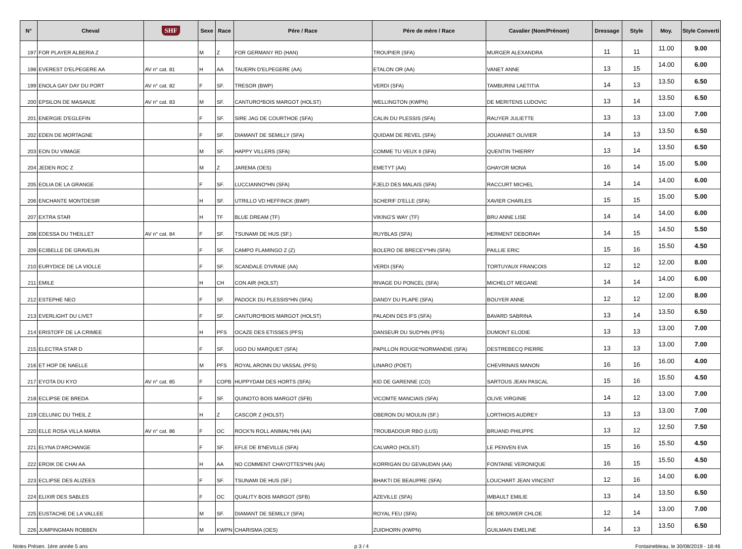| N° | Cheval | SHF | Sexe | Race | Pére / Race | Pére de mère / Race | Cavalier (Nom/Prénom) | Dressage | Style | Moy. | Style Converti |
| --- | --- | --- | --- | --- | --- | --- | --- | --- | --- | --- | --- |
| 197 | FOR PLAYER ALBERIA Z | | M | Z | FOR GERMANY RD (HAN) | TROUPIER (SFA) | MURGER ALEXANDRA | 11 | 11 | 11.00 | 9.00 |
| 198 | EVEREST D'ELPEGERE AA | AV n° cat. 81 | H | AA | TAUERN D'ELPEGERE (AA) | ETALON OR (AA) | VANET ANNE | 13 | 15 | 14.00 | 6.00 |
| 199 | ENOLA GAY DAY DU PORT | AV n° cat. 82 | F | SF. | TRESOR (BWP) | VERDI (SFA) | TAMBURINI LAETITIA | 14 | 13 | 13.50 | 6.50 |
| 200 | EPSILON DE MASANJE | AV n° cat. 83 | M | SF. | CANTURO*BOIS MARGOT (HOLST) | WELLINGTON (KWPN) | DE MERITENS LUDOVIC | 13 | 14 | 13.50 | 6.50 |
| 201 | ENERGIE D'EGLEFIN | | F | SF. | SIRE JAG DE COURTHOE (SFA) | CALIN DU PLESSIS (SFA) | RAUYER JULIETTE | 13 | 13 | 13.00 | 7.00 |
| 202 | EDEN DE MORTAGNE | | F | SF. | DIAMANT DE SEMILLY (SFA) | QUIDAM DE REVEL (SFA) | JOUANNET OLIVIER | 14 | 13 | 13.50 | 6.50 |
| 203 | EON DU VIMAGE | | M | SF. | HAPPY VILLERS (SFA) | COMME TU VEUX II (SFA) | QUENTIN THIERRY | 13 | 14 | 13.50 | 6.50 |
| 204 | JEDEN ROC Z | | M | Z | JAREMA (OES) | EMETYT (AA) | GHAYOR MONA | 16 | 14 | 15.00 | 5.00 |
| 205 | EOLIA DE LA GRANGE | | F | SF. | LUCCIANNO*HN (SFA) | FJELD DES MALAIS (SFA) | RACCURT MICHEL | 14 | 14 | 14.00 | 6.00 |
| 206 | ENCHANTE MONTDESIR | | H | SF. | UTRILLO VD HEFFINCK (BWP) | SCHERIF D'ELLE (SFA) | XAVIER CHARLES | 15 | 15 | 15.00 | 5.00 |
| 207 | EXTRA STAR | | H | TF | BLUE DREAM (TF) | VIKING'S WAY (TF) | BRU ANNE LISE | 14 | 14 | 14.00 | 6.00 |
| 208 | EDESSA DU THEILLET | AV n° cat. 84 | F | SF. | TSUNAMI DE HUS (SF.) | RUYBLAS (SFA) | HERMENT DEBORAH | 14 | 15 | 14.50 | 5.50 |
| 209 | ECIBELLE DE GRAVELIN | | F | SF. | CAMPO FLAMINGO Z (Z) | BOLERO DE BRECEY*HN (SFA) | PAILLIE ERIC | 15 | 16 | 15.50 | 4.50 |
| 210 | EURYDICE DE LA VIOLLE | | F | SF. | SCANDALE D'IVRAIE (AA) | VERDI (SFA) | TORTUYAUX FRANCOIS | 12 | 12 | 12.00 | 8.00 |
| 211 | EMILE | | H | CH | CON AIR (HOLST) | RIVAGE DU PONCEL (SFA) | MICHELOT MEGANE | 14 | 14 | 14.00 | 6.00 |
| 212 | ESTEPHE NEO | | F | SF. | PADOCK DU PLESSIS*HN (SFA) | DANDY DU PLAPE (SFA) | BOUYER ANNE | 12 | 12 | 12.00 | 8.00 |
| 213 | EVERLIGHT DU LIVET | | F | SF. | CANTURO*BOIS MARGOT (HOLST) | PALADIN DES IFS (SFA) | BAVARD SABRINA | 13 | 14 | 13.50 | 6.50 |
| 214 | ERISTOFF DE LA CRIMEE | | H | PFS | OCAZE DES ETISSES (PFS) | DANSEUR DU SUD*HN (PFS) | DUMONT ELODIE | 13 | 13 | 13.00 | 7.00 |
| 215 | ELECTRA STAR D | | F | SF. | UGO DU MARQUET (SFA) | PAPILLON ROUGE*NORMANDIE (SFA) | DESTREBECQ PIERRE | 13 | 13 | 13.00 | 7.00 |
| 216 | ET HOP DE NAELLE | | M | PFS | ROYAL ARONN DU VASSAL (PFS) | LINARO (POET) | CHEVRINAIS MANON | 16 | 16 | 16.00 | 4.00 |
| 217 | EYOTA DU KYO | AV n° cat. 85 | F | COPB | HUPPYDAM DES HORTS (SFA) | KID DE GARENNE (CO) | SARTOUS JEAN PASCAL | 15 | 16 | 15.50 | 4.50 |
| 218 | ECLIPSE DE BREDA | | F | SF. | QUINOTO BOIS MARGOT (SFB) | VICOMTE MANCIAIS (SFA) | OLIVE VIRGINIE | 14 | 12 | 13.00 | 7.00 |
| 219 | CELUNIC DU THEIL Z | | H | Z | CASCOR Z (HOLST) | OBERON DU MOULIN (SF.) | LORTHIOIS AUDREY | 13 | 13 | 13.00 | 7.00 |
| 220 | ELLE ROSA VILLA MARIA | AV n° cat. 86 | F | OC | ROCK'N ROLL ANIMAL*HN (AA) | TROUBADOUR RBO (LUS) | BRUAND PHILIPPE | 13 | 12 | 12.50 | 7.50 |
| 221 | ELYNA D'ARCHANGE | | F | SF. | EFLE DE B'NEVILLE (SFA) | CALVARO (HOLST) | LE PENVEN EVA | 15 | 16 | 15.50 | 4.50 |
| 222 | EROIK DE CHAI AA | | H | AA | NO COMMENT CHAYOTTES*HN (AA) | KORRIGAN DU GEVAUDAN (AA) | FONTAINE VERONIQUE | 16 | 15 | 15.50 | 4.50 |
| 223 | ECLIPSE DES ALIZEES | | F | SF. | TSUNAMI DE HUS (SF.) | BHAKTI DE BEAUPRE (SFA) | LOUCHART JEAN VINCENT | 12 | 16 | 14.00 | 6.00 |
| 224 | ELIXIR DES SABLES | | F | OC | QUALITY BOIS MARGOT (SFB) | AZEVILLE (SFA) | IMBAULT EMILIE | 13 | 14 | 13.50 | 6.50 |
| 225 | EUSTACHE DE LA VALLEE | | M | SF. | DIAMANT DE SEMILLY (SFA) | ROYAL FEU (SFA) | DE BROUWER CHLOE | 12 | 14 | 13.00 | 7.00 |
| 226 | JUMPINGMAN ROBBEN | | M | KWPN | CHARISMA (OES) | ZUIDHORN (KWPN) | GUILMAIN EMELINE | 14 | 13 | 13.50 | 6.50 |
Notes Présen. 1ère année 5 ans p 3 / 4 Fontainebleau, le 30/08/2019 - 18:46